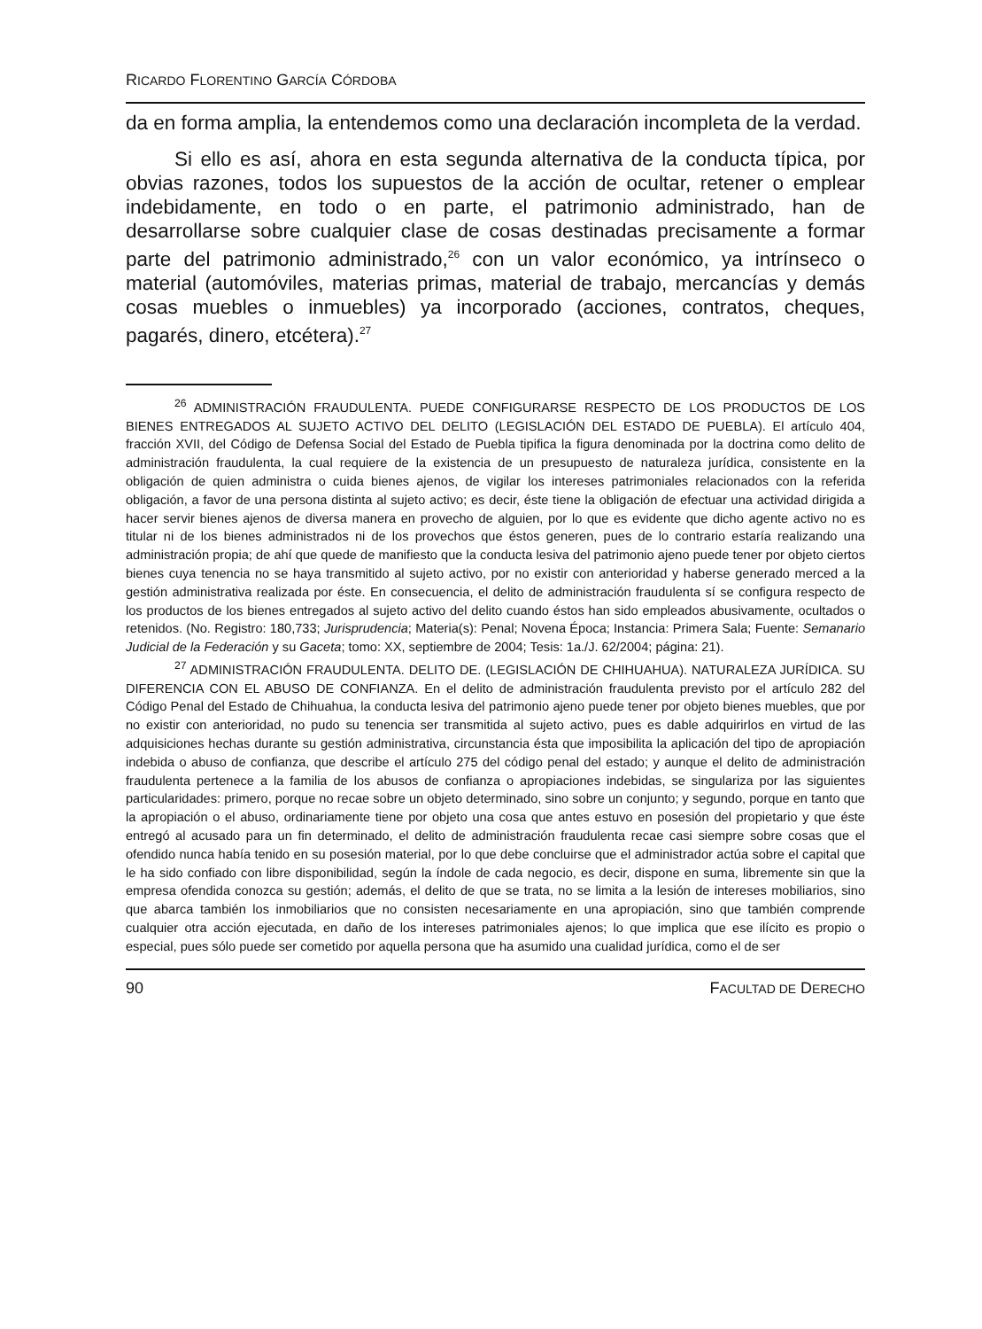RICARDO FLORENTINO GARCÍA CÓRDOBA
da en forma amplia, la entendemos como una declaración incompleta de la verdad.
Si ello es así, ahora en esta segunda alternativa de la conducta típica, por obvias razones, todos los supuestos de la acción de ocultar, retener o emplear indebidamente, en todo o en parte, el patrimonio administrado, han de desarrollarse sobre cualquier clase de cosas destinadas precisamente a formar parte del patrimonio administrado,<sup>26</sup> con un valor económico, ya intrínseco o material (automóviles, materias primas, material de trabajo, mercancías y demás cosas muebles o inmuebles) ya incorporado (acciones, contratos, cheques, pagarés, dinero, etcétera).<sup>27</sup>
<sup>26</sup> ADMINISTRACIÓN FRAUDULENTA. PUEDE CONFIGURARSE RESPECTO DE LOS PRODUCTOS DE LOS BIENES ENTREGADOS AL SUJETO ACTIVO DEL DELITO (LEGISLACIÓN DEL ESTADO DE PUEBLA). El artículo 404, fracción XVII, del Código de Defensa Social del Estado de Puebla tipifica la figura denominada por la doctrina como delito de administración fraudulenta, la cual requiere de la existencia de un presupuesto de naturaleza jurídica, consistente en la obligación de quien administra o cuida bienes ajenos, de vigilar los intereses patrimoniales relacionados con la referida obligación, a favor de una persona distinta al sujeto activo; es decir, éste tiene la obligación de efectuar una actividad dirigida a hacer servir bienes ajenos de diversa manera en provecho de alguien, por lo que es evidente que dicho agente activo no es titular ni de los bienes administrados ni de los provechos que éstos generen, pues de lo contrario estaría realizando una administración propia; de ahí que quede de manifiesto que la conducta lesiva del patrimonio ajeno puede tener por objeto ciertos bienes cuya tenencia no se haya transmitido al sujeto activo, por no existir con anterioridad y haberse generado merced a la gestión administrativa realizada por éste. En consecuencia, el delito de administración fraudulenta sí se configura respecto de los productos de los bienes entregados al sujeto activo del delito cuando éstos han sido empleados abusivamente, ocultados o retenidos. (No. Registro: 180,733; Jurisprudencia; Materia(s): Penal; Novena Época; Instancia: Primera Sala; Fuente: Semanario Judicial de la Federación y su Gaceta; tomo: XX, septiembre de 2004; Tesis: 1a./J. 62/2004; página: 21).
<sup>27</sup> ADMINISTRACIÓN FRAUDULENTA. DELITO DE. (LEGISLACIÓN DE CHIHUAHUA). NATURALEZA JURÍDICA. SU DIFERENCIA CON EL ABUSO DE CONFIANZA. En el delito de administración fraudulenta previsto por el artículo 282 del Código Penal del Estado de Chihuahua, la conducta lesiva del patrimonio ajeno puede tener por objeto bienes muebles, que por no existir con anterioridad, no pudo su tenencia ser transmitida al sujeto activo, pues es dable adquirirlos en virtud de las adquisiciones hechas durante su gestión administrativa, circunstancia ésta que imposibilita la aplicación del tipo de apropiación indebida o abuso de confianza, que describe el artículo 275 del código penal del estado; y aunque el delito de administración fraudulenta pertenece a la familia de los abusos de confianza o apropiaciones indebidas, se singulariza por las siguientes particularidades: primero, porque no recae sobre un objeto determinado, sino sobre un conjunto; y segundo, porque en tanto que la apropiación o el abuso, ordinariamente tiene por objeto una cosa que antes estuvo en posesión del propietario y que éste entregó al acusado para un fin determinado, el delito de administración fraudulenta recae casi siempre sobre cosas que el ofendido nunca había tenido en su posesión material, por lo que debe concluirse que el administrador actúa sobre el capital que le ha sido confiado con libre disponibilidad, según la índole de cada negocio, es decir, dispone en suma, libremente sin que la empresa ofendida conozca su gestión; además, el delito de que se trata, no se limita a la lesión de intereses mobiliarios, sino que abarca también los inmobiliarios que no consisten necesariamente en una apropiación, sino que también comprende cualquier otra acción ejecutada, en daño de los intereses patrimoniales ajenos; lo que implica que ese ilícito es propio o especial, pues sólo puede ser cometido por aquella persona que ha asumido una cualidad jurídica, como el de ser
90 FACULTAD DE DERECHO